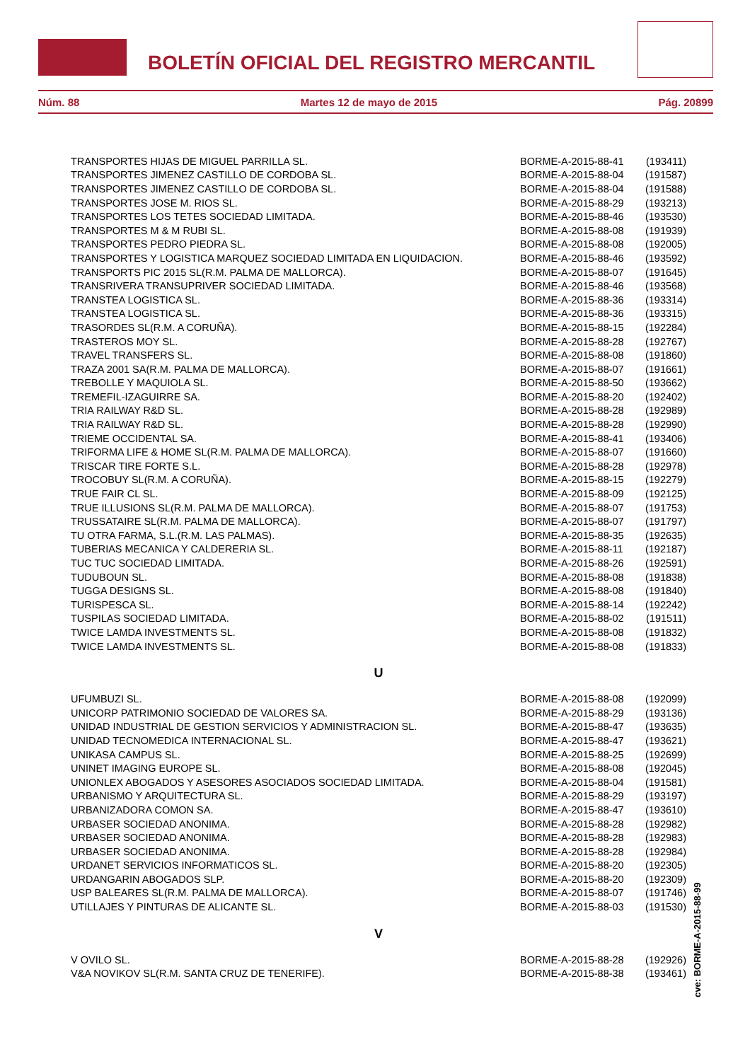BOLETÍN OFICIAL DEL REGISTRO MERCANTIL
Núm. 88 Martes 12 de mayo de 2015 Pág. 20899
| TRANSPORTES HIJAS DE MIGUEL PARRILLA SL. | BORME-A-2015-88-41 | (193411) |
| TRANSPORTES JIMENEZ CASTILLO DE CORDOBA SL. | BORME-A-2015-88-04 | (191587) |
| TRANSPORTES JIMENEZ CASTILLO DE CORDOBA SL. | BORME-A-2015-88-04 | (191588) |
| TRANSPORTES JOSE M. RIOS SL. | BORME-A-2015-88-29 | (193213) |
| TRANSPORTES LOS TETES SOCIEDAD LIMITADA. | BORME-A-2015-88-46 | (193530) |
| TRANSPORTES M & M RUBI SL. | BORME-A-2015-88-08 | (191939) |
| TRANSPORTES PEDRO PIEDRA SL. | BORME-A-2015-88-08 | (192005) |
| TRANSPORTES Y LOGISTICA MARQUEZ SOCIEDAD LIMITADA EN LIQUIDACION. | BORME-A-2015-88-46 | (193592) |
| TRANSPORTS PIC 2015 SL(R.M. PALMA DE MALLORCA). | BORME-A-2015-88-07 | (191645) |
| TRANSRIVERA TRANSUPRIVER SOCIEDAD LIMITADA. | BORME-A-2015-88-46 | (193568) |
| TRANSTEA LOGISTICA SL. | BORME-A-2015-88-36 | (193314) |
| TRANSTEA LOGISTICA SL. | BORME-A-2015-88-36 | (193315) |
| TRASORDES SL(R.M. A CORUÑA). | BORME-A-2015-88-15 | (192284) |
| TRASTEROS MOY SL. | BORME-A-2015-88-28 | (192767) |
| TRAVEL TRANSFERS SL. | BORME-A-2015-88-08 | (191860) |
| TRAZA 2001 SA(R.M. PALMA DE MALLORCA). | BORME-A-2015-88-07 | (191661) |
| TREBOLLE Y MAQUIOLA SL. | BORME-A-2015-88-50 | (193662) |
| TREMEFIL-IZAGUIRRE SA. | BORME-A-2015-88-20 | (192402) |
| TRIA RAILWAY R&D SL. | BORME-A-2015-88-28 | (192989) |
| TRIA RAILWAY R&D SL. | BORME-A-2015-88-28 | (192990) |
| TRIEME OCCIDENTAL SA. | BORME-A-2015-88-41 | (193406) |
| TRIFORMA LIFE & HOME SL(R.M. PALMA DE MALLORCA). | BORME-A-2015-88-07 | (191660) |
| TRISCAR TIRE FORTE S.L. | BORME-A-2015-88-28 | (192978) |
| TROCOBUY SL(R.M. A CORUÑA). | BORME-A-2015-88-15 | (192279) |
| TRUE FAIR CL SL. | BORME-A-2015-88-09 | (192125) |
| TRUE ILLUSIONS SL(R.M. PALMA DE MALLORCA). | BORME-A-2015-88-07 | (191753) |
| TRUSSATAIRE SL(R.M. PALMA DE MALLORCA). | BORME-A-2015-88-07 | (191797) |
| TU OTRA FARMA, S.L.(R.M. LAS PALMAS). | BORME-A-2015-88-35 | (192635) |
| TUBERIAS MECANICA Y CALDERERIA SL. | BORME-A-2015-88-11 | (192187) |
| TUC TUC SOCIEDAD LIMITADA. | BORME-A-2015-88-26 | (192591) |
| TUDUBOUN SL. | BORME-A-2015-88-08 | (191838) |
| TUGGA DESIGNS SL. | BORME-A-2015-88-08 | (191840) |
| TURISPESCA SL. | BORME-A-2015-88-14 | (192242) |
| TUSPILAS SOCIEDAD LIMITADA. | BORME-A-2015-88-02 | (191511) |
| TWICE LAMDA INVESTMENTS SL. | BORME-A-2015-88-08 | (191832) |
| TWICE LAMDA INVESTMENTS SL. | BORME-A-2015-88-08 | (191833) |
U
| UFUMBUZI SL. | BORME-A-2015-88-08 | (192099) |
| UNICORP PATRIMONIO SOCIEDAD DE VALORES SA. | BORME-A-2015-88-29 | (193136) |
| UNIDAD INDUSTRIAL DE GESTION SERVICIOS Y ADMINISTRACION SL. | BORME-A-2015-88-47 | (193635) |
| UNIDAD TECNOMEDICA INTERNACIONAL SL. | BORME-A-2015-88-47 | (193621) |
| UNIKASA CAMPUS SL. | BORME-A-2015-88-25 | (192699) |
| UNINET IMAGING EUROPE SL. | BORME-A-2015-88-08 | (192045) |
| UNIONLEX ABOGADOS Y ASESORES ASOCIADOS SOCIEDAD LIMITADA. | BORME-A-2015-88-04 | (191581) |
| URBANISMO Y ARQUITECTURA SL. | BORME-A-2015-88-29 | (193197) |
| URBANIZADORA COMON SA. | BORME-A-2015-88-47 | (193610) |
| URBASER SOCIEDAD ANONIMA. | BORME-A-2015-88-28 | (192982) |
| URBASER SOCIEDAD ANONIMA. | BORME-A-2015-88-28 | (192983) |
| URBASER SOCIEDAD ANONIMA. | BORME-A-2015-88-28 | (192984) |
| URDANET SERVICIOS INFORMATICOS SL. | BORME-A-2015-88-20 | (192305) |
| URDANGARIN ABOGADOS SLP. | BORME-A-2015-88-20 | (192309) |
| USP BALEARES SL(R.M. PALMA DE MALLORCA). | BORME-A-2015-88-07 | (191746) |
| UTILLAJES Y PINTURAS DE ALICANTE SL. | BORME-A-2015-88-03 | (191530) |
V
| V OVILO SL. | BORME-A-2015-88-28 | (192926) |
| V&A NOVIKOV SL(R.M. SANTA CRUZ DE TENERIFE). | BORME-A-2015-88-38 | (193461) |
cve: BORME-A-2015-88-99